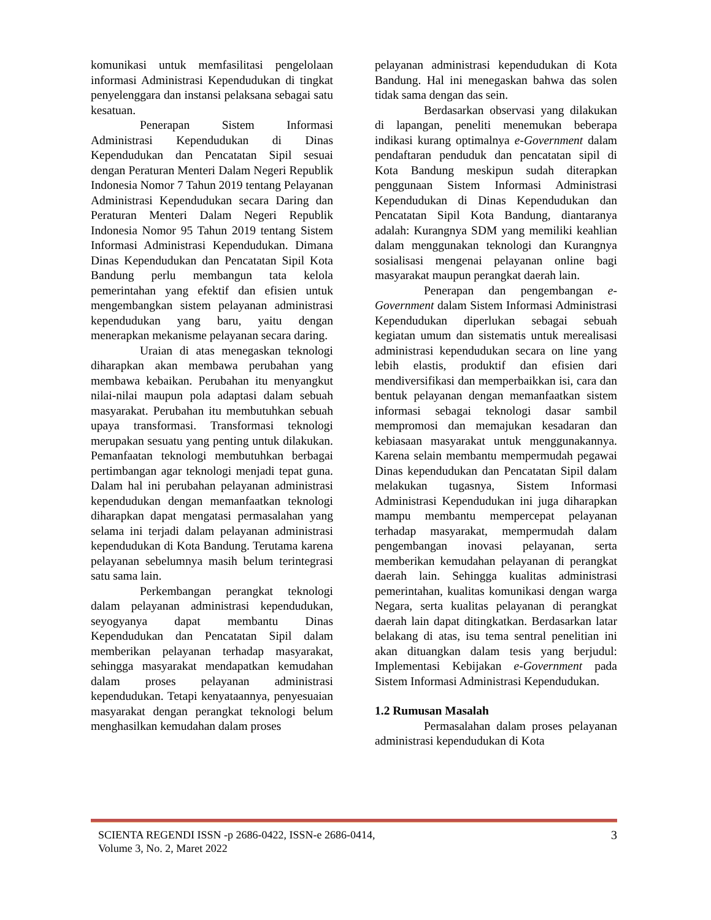komunikasi untuk memfasilitasi pengelolaan informasi Administrasi Kependudukan di tingkat penyelenggara dan instansi pelaksana sebagai satu kesatuan.
Penerapan Sistem Informasi Administrasi Kependudukan di Dinas Kependudukan dan Pencatatan Sipil sesuai dengan Peraturan Menteri Dalam Negeri Republik Indonesia Nomor 7 Tahun 2019 tentang Pelayanan Administrasi Kependudukan secara Daring dan Peraturan Menteri Dalam Negeri Republik Indonesia Nomor 95 Tahun 2019 tentang Sistem Informasi Administrasi Kependudukan. Dimana Dinas Kependudukan dan Pencatatan Sipil Kota Bandung perlu membangun tata kelola pemerintahan yang efektif dan efisien untuk mengembangkan sistem pelayanan administrasi kependudukan yang baru, yaitu dengan menerapkan mekanisme pelayanan secara daring.
Uraian di atas menegaskan teknologi diharapkan akan membawa perubahan yang membawa kebaikan. Perubahan itu menyangkut nilai-nilai maupun pola adaptasi dalam sebuah masyarakat. Perubahan itu membutuhkan sebuah upaya transformasi. Transformasi teknologi merupakan sesuatu yang penting untuk dilakukan. Pemanfaatan teknologi membutuhkan berbagai pertimbangan agar teknologi menjadi tepat guna. Dalam hal ini perubahan pelayanan administrasi kependudukan dengan memanfaatkan teknologi diharapkan dapat mengatasi permasalahan yang selama ini terjadi dalam pelayanan administrasi kependudukan di Kota Bandung. Terutama karena pelayanan sebelumnya masih belum terintegrasi satu sama lain.
Perkembangan perangkat teknologi dalam pelayanan administrasi kependudukan, seyogyanya dapat membantu Dinas Kependudukan dan Pencatatan Sipil dalam memberikan pelayanan terhadap masyarakat, sehingga masyarakat mendapatkan kemudahan dalam proses pelayanan administrasi kependudukan. Tetapi kenyataannya, penyesuaian masyarakat dengan perangkat teknologi belum menghasilkan kemudahan dalam proses
pelayanan administrasi kependudukan di Kota Bandung. Hal ini menegaskan bahwa das solen tidak sama dengan das sein.
Berdasarkan observasi yang dilakukan di lapangan, peneliti menemukan beberapa indikasi kurang optimalnya e-Government dalam pendaftaran penduduk dan pencatatan sipil di Kota Bandung meskipun sudah diterapkan penggunaan Sistem Informasi Administrasi Kependudukan di Dinas Kependudukan dan Pencatatan Sipil Kota Bandung, diantaranya adalah: Kurangnya SDM yang memiliki keahlian dalam menggunakan teknologi dan Kurangnya sosialisasi mengenai pelayanan online bagi masyarakat maupun perangkat daerah lain.
Penerapan dan pengembangan e-Government dalam Sistem Informasi Administrasi Kependudukan diperlukan sebagai sebuah kegiatan umum dan sistematis untuk merealisasi administrasi kependudukan secara on line yang lebih elastis, produktif dan efisien dari mendiversifikasi dan memperbaikkan isi, cara dan bentuk pelayanan dengan memanfaatkan sistem informasi sebagai teknologi dasar sambil mempromosi dan memajukan kesadaran dan kebiasaan masyarakat untuk menggunakannya. Karena selain membantu mempermudah pegawai Dinas kependudukan dan Pencatatan Sipil dalam melakukan tugasnya, Sistem Informasi Administrasi Kependudukan ini juga diharapkan mampu membantu mempercepat pelayanan terhadap masyarakat, mempermudah dalam pengembangan inovasi pelayanan, serta memberikan kemudahan pelayanan di perangkat daerah lain. Sehingga kualitas administrasi pemerintahan, kualitas komunikasi dengan warga Negara, serta kualitas pelayanan di perangkat daerah lain dapat ditingkatkan. Berdasarkan latar belakang di atas, isu tema sentral penelitian ini akan dituangkan dalam tesis yang berjudul: Implementasi Kebijakan e-Government pada Sistem Informasi Administrasi Kependudukan.
1.2 Rumusan Masalah
Permasalahan dalam proses pelayanan administrasi kependudukan di Kota
SCIENTA REGENDI ISSN -p 2686-0422, ISSN-e 2686-0414,
Volume 3, No. 2, Maret 2022
3